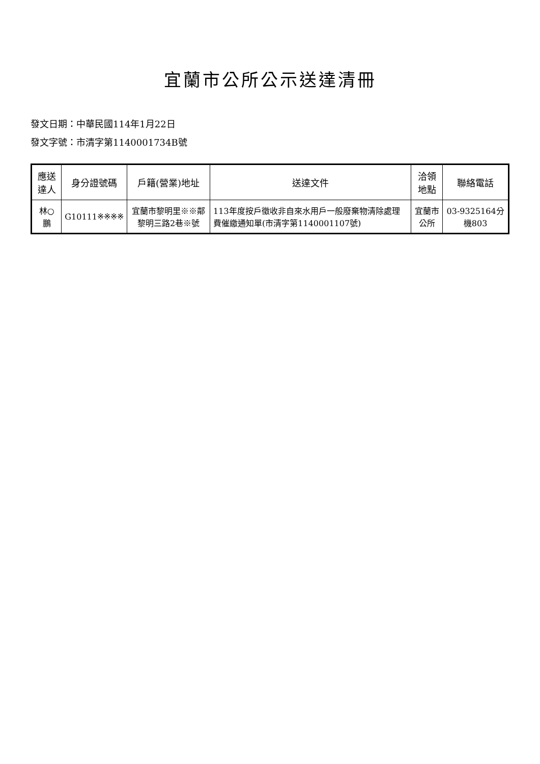宜蘭市公所公示送達清冊
發文日期：中華民國114年1月22日
發文字號：市清字第1140001734B號
| 應送達人 | 身分證號碼 | 戶籍(營業)地址 | 送達文件 | 洽領地點 | 聯絡電話 |
| --- | --- | --- | --- | --- | --- |
| 林○鵬 | G10111※※※※ | 宜蘭市黎明里※※鄰黎明三路2巷※號 | 113年度按戶徵收非自來水用戶一般廢棄物清除處理費催繳通知單(市清字第1140001107號) | 宜蘭市公所 | 03-9325164分機803 |